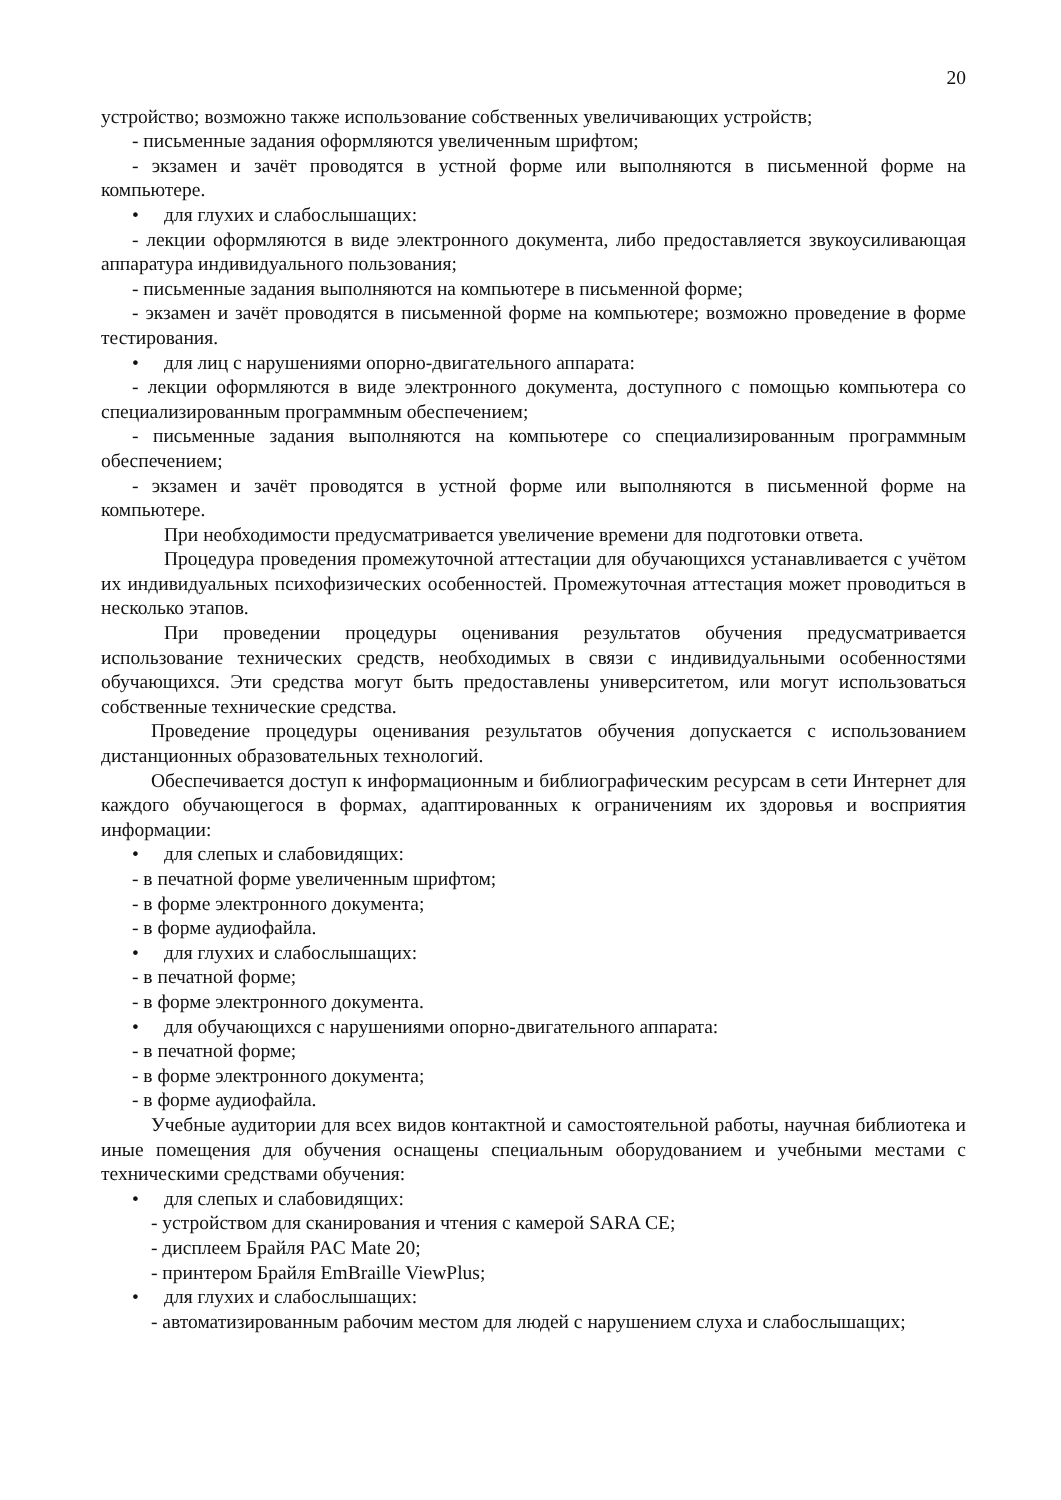20
устройство; возможно также использование собственных увеличивающих устройств;
- письменные задания оформляются увеличенным шрифтом;
- экзамен и зачёт проводятся в устной форме или выполняются в письменной форме на компьютере.
• для глухих и слабослышащих:
- лекции оформляются в виде электронного документа, либо предоставляется звукоусиливающая аппаратура индивидуального пользования;
- письменные задания выполняются на компьютере в письменной форме;
- экзамен и зачёт проводятся в письменной форме на компьютере; возможно проведение в форме тестирования.
• для лиц с нарушениями опорно-двигательного аппарата:
- лекции оформляются в виде электронного документа, доступного с помощью компьютера со специализированным программным обеспечением;
- письменные задания выполняются на компьютере со специализированным программным обеспечением;
- экзамен и зачёт проводятся в устной форме или выполняются в письменной форме на компьютере.
При необходимости предусматривается увеличение времени для подготовки ответа.
Процедура проведения промежуточной аттестации для обучающихся устанавливается с учётом их индивидуальных психофизических особенностей. Промежуточная аттестация может проводиться в несколько этапов.
При проведении процедуры оценивания результатов обучения предусматривается использование технических средств, необходимых в связи с индивидуальными особенностями обучающихся. Эти средства могут быть предоставлены университетом, или могут использоваться собственные технические средства.
Проведение процедуры оценивания результатов обучения допускается с использованием дистанционных образовательных технологий.
Обеспечивается доступ к информационным и библиографическим ресурсам в сети Интернет для каждого обучающегося в формах, адаптированных к ограничениям их здоровья и восприятия информации:
• для слепых и слабовидящих:
- в печатной форме увеличенным шрифтом;
- в форме электронного документа;
- в форме аудиофайла.
• для глухих и слабослышащих:
- в печатной форме;
- в форме электронного документа.
• для обучающихся с нарушениями опорно-двигательного аппарата:
- в печатной форме;
- в форме электронного документа;
- в форме аудиофайла.
Учебные аудитории для всех видов контактной и самостоятельной работы, научная библиотека и иные помещения для обучения оснащены специальным оборудованием и учебными местами с техническими средствами обучения:
• для слепых и слабовидящих:
- устройством для сканирования и чтения с камерой SARA CE;
- дисплеем Брайля PAC Mate 20;
- принтером Брайля EmBraille ViewPlus;
• для глухих и слабослышащих:
- автоматизированным рабочим местом для людей с нарушением слуха и слабослышащих;